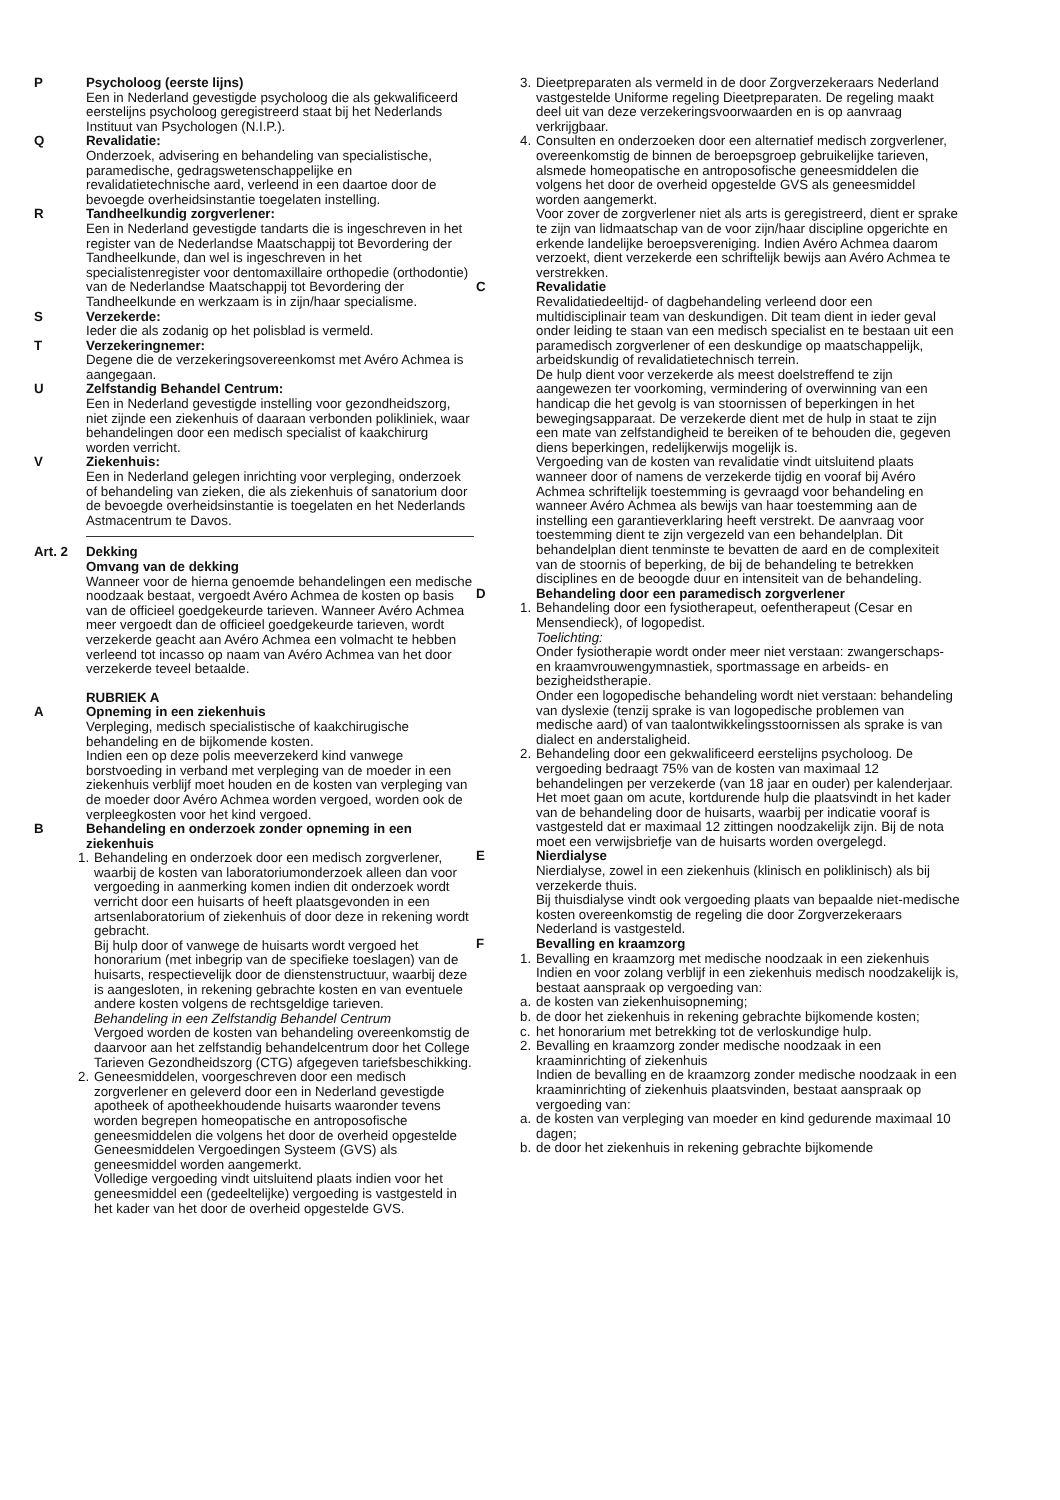P Psycholoog (eerste lijns)
Een in Nederland gevestigde psycholoog die als gekwalificeerd eerstelijns psycholoog geregistreerd staat bij het Nederlands Instituut van Psychologen (N.I.P.).
Q Revalidatie:
Onderzoek, advisering en behandeling van specialistische, paramedische, gedragswetenschappelijke en revalidatietechnische aard, verleend in een daartoe door de bevoegde overheidsinstantie toegelaten instelling.
R Tandheelkundig zorgverlener:
Een in Nederland gevestigde tandarts die is ingeschreven in het register van de Nederlandse Maatschappij tot Bevordering der Tandheelkunde, dan wel is ingeschreven in het specialistenregister voor dentomaxillaire orthopedie (orthodontie) van de Nederlandse Maatschappij tot Bevordering der Tandheelkunde en werkzaam is in zijn/haar specialisme.
S Verzekerde:
Ieder die als zodanig op het polisblad is vermeld.
T Verzekeringnemer:
Degene die de verzekeringsovereenkomst met Avéro Achmea is aangegaan.
U Zelfstandig Behandel Centrum:
Een in Nederland gevestigde instelling voor gezondheidszorg, niet zijnde een ziekenhuis of daaraan verbonden polikliniek, waar behandelingen door een medisch specialist of kaakchirurg worden verricht.
V Ziekenhuis:
Een in Nederland gelegen inrichting voor verpleging, onderzoek of behandeling van zieken, die als ziekenhuis of sanatorium door de bevoegde overheidsinstantie is toegelaten en het Nederlands Astmacentrum te Davos.
Art. 2 Dekking
Omvang van de dekking
Wanneer voor de hierna genoemde behandelingen een medische noodzaak bestaat, vergoedt Avéro Achmea de kosten op basis van de officieel goedgekeurde tarieven. Wanneer Avéro Achmea meer vergoedt dan de officieel goedgekeurde tarieven, wordt verzekerde geacht aan Avéro Achmea een volmacht te hebben verleend tot incasso op naam van Avéro Achmea van het door verzekerde teveel betaalde.
RUBRIEK A
A Opneming in een ziekenhuis
Verpleging, medisch specialistische of kaakchirugische behandeling en de bijkomende kosten.
Indien een op deze polis meeverzekerd kind vanwege borstvoeding in verband met verpleging van de moeder in een ziekenhuis verblijf moet houden en de kosten van verpleging van de moeder door Avéro Achmea worden vergoed, worden ook de verpleegkosten voor het kind vergoed.
B Behandeling en onderzoek zonder opneming in een ziekenhuis
1. Behandeling en onderzoek door een medisch zorgverlener, waarbij de kosten van laboratoriumonderzoek alleen dan voor vergoeding in aanmerking komen indien dit onderzoek wordt verricht door een huisarts of heeft plaatsgevonden in een artsenlaboratorium of ziekenhuis of door deze in rekening wordt gebracht.
Bij hulp door of vanwege de huisarts wordt vergoed het honorarium (met inbegrip van de specifieke toeslagen) van de huisarts, respectievelijk door de dienstenstructuur, waarbij deze is aangesloten, in rekening gebrachte kosten en van eventuele andere kosten volgens de rechtsgeldige tarieven.
Behandeling in een Zelfstandig Behandel Centrum
Vergoed worden de kosten van behandeling overeenkomstig de daarvoor aan het zelfstandig behandelcentrum door het College Tarieven Gezondheidszorg (CTG) afgegeven tariefsbeschikking.
2. Geneesmiddelen, voorgeschreven door een medisch zorgverlener en geleverd door een in Nederland gevestigde apotheek of apotheekhoudende huisarts waaronder tevens worden begrepen homeopatische en antroposofische geneesmiddelen die volgens het door de overheid opgestelde Geneesmiddelen Vergoedingen Systeem (GVS) als geneesmiddel worden aangemerkt.
Volledige vergoeding vindt uitsluitend plaats indien voor het geneesmiddel een (gedeeltelijke) vergoeding is vastgesteld in het kader van het door de overheid opgestelde GVS.
3. Dieetpreparaten als vermeld in de door Zorgverzekeraars Nederland vastgestelde Uniforme regeling Dieetpreparaten. De regeling maakt deel uit van deze verzekeringsvoorwaarden en is op aanvraag verkrijgbaar.
4. Consulten en onderzoeken door een alternatief medisch zorgverlener, overeenkomstig de binnen de beroepsgroep gebruikelijke tarieven, alsmede homeopatische en antroposofische geneesmiddelen die volgens het door de overheid opgestelde GVS als geneesmiddel worden aangemerkt.
Voor zover de zorgverlener niet als arts is geregistreerd, dient er sprake te zijn van lidmaatschap van de voor zijn/haar discipline opgerichte en erkende landelijke beroepsvereniging. Indien Avéro Achmea daarom verzoekt, dient verzekerde een schriftelijk bewijs aan Avéro Achmea te verstrekken.
C Revalidatie
Revalidatiedeeltijd- of dagbehandeling verleend door een multidisciplinair team van deskundigen. Dit team dient in ieder geval onder leiding te staan van een medisch specialist en te bestaan uit een paramedisch zorgverlener of een deskundige op maatschappelijk, arbeidskundig of revalidatietechnisch terrein.
De hulp dient voor verzekerde als meest doelstreffend te zijn aangewezen ter voorkoming, vermindering of overwinning van een handicap die het gevolg is van stoornissen of beperkingen in het bewegingsapparaat. De verzekerde dient met de hulp in staat te zijn een mate van zelfstandigheid te bereiken of te behouden die, gegeven diens beperkingen, redelijkerwijs mogelijk is.
Vergoeding van de kosten van revalidatie vindt uitsluitend plaats wanneer door of namens de verzekerde tijdig en vooraf bij Avéro Achmea schriftelijk toestemming is gevraagd voor behandeling en wanneer Avéro Achmea als bewijs van haar toestemming aan de instelling een garantieverklaring heeft verstrekt. De aanvraag voor toestemming dient te zijn vergezeld van een behandelplan. Dit behandelplan dient tenminste te bevatten de aard en de complexiteit van de stoornis of beperking, de bij de behandeling te betrekken disciplines en de beoogde duur en intensiteit van de behandeling.
D Behandeling door een paramedisch zorgverlener
1. Behandeling door een fysiotherapeut, oefentherapeut (Cesar en Mensendieck), of logopedist.
Toelichting:
Onder fysiotherapie wordt onder meer niet verstaan: zwangerschaps- en kraamvrouwengymnastiek, sportmassage en arbeids- en bezigheidstherapie.
Onder een logopedische behandeling wordt niet verstaan: behandeling van dyslexie (tenzij sprake is van logopedische problemen van medische aard) of van taalontwikkelingsstoornissen als sprake is van dialect en anderstaligheid.
2. Behandeling door een gekwalificeerd eerstelijns psycholoog. De vergoeding bedraagt 75% van de kosten van maximaal 12 behandelingen per verzekerde (van 18 jaar en ouder) per kalenderjaar. Het moet gaan om acute, kortdurende hulp die plaatsvindt in het kader van de behandeling door de huisarts, waarbij per indicatie vooraf is vastgesteld dat er maximaal 12 zittingen noodzakelijk zijn. Bij de nota moet een verwijsbriefje van de huisarts worden overgelegd.
E Nierdialyse
Nierdialyse, zowel in een ziekenhuis (klinisch en poliklinisch) als bij verzekerde thuis.
Bij thuisdialyse vindt ook vergoeding plaats van bepaalde niet-medische kosten overeenkomstig de regeling die door Zorgverzekeraars Nederland is vastgesteld.
F Bevalling en kraamzorg
1. Bevalling en kraamzorg met medische noodzaak in een ziekenhuis
Indien en voor zolang verblijf in een ziekenhuis medisch noodzakelijk is, bestaat aanspraak op vergoeding van:
a. de kosten van ziekenhuisopneming;
b. de door het ziekenhuis in rekening gebrachte bijkomende kosten;
c. het honorarium met betrekking tot de verloskundige hulp.
2. Bevalling en kraamzorg zonder medische noodzaak in een kraaminrichting of ziekenhuis
Indien de bevalling en de kraamzorg zonder medische noodzaak in een kraaminrichting of ziekenhuis plaatsvinden, bestaat aanspraak op vergoeding van:
a. de kosten van verpleging van moeder en kind gedurende maximaal 10 dagen;
b. de door het ziekenhuis in rekening gebrachte bijkomende